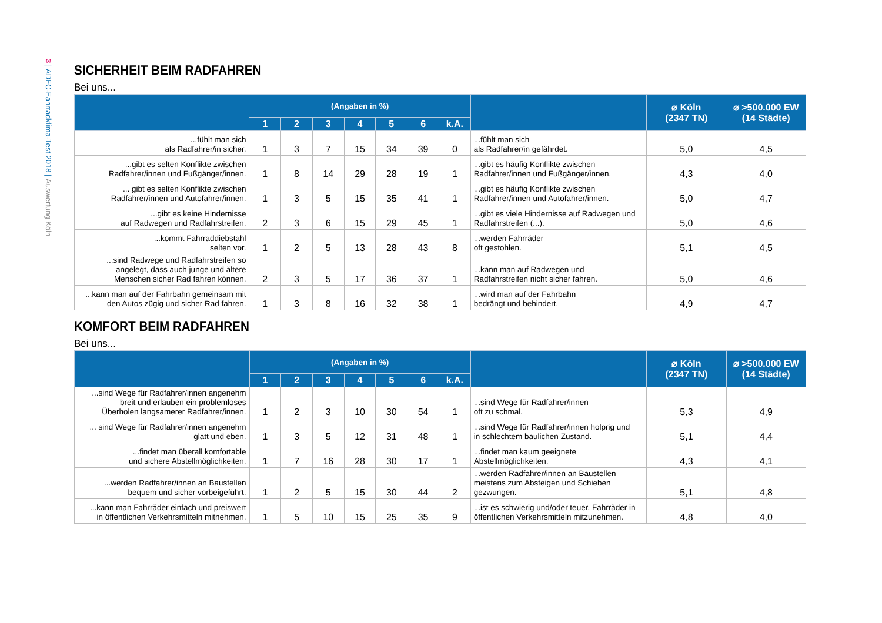3 | ADFC-Fahrradklima-Test 2018 | Auswertung Köln
SICHERHEIT BEIM RADFAHREN
Bei uns...
| | (Angaben in %) | | | | | | | | ⌀ Köln (2347 TN) | ⌀ >500.000 EW (14 Städte) |
| --- | --- | --- | --- | --- | --- | --- | --- | --- | --- | --- |
| | 1 | 2 | 3 | 4 | 5 | 6 | k.A. | | | |
| ...fühlt man sich als Radfahrer/in sicher. | 1 | 3 | 7 | 15 | 34 | 39 | 0 | ...fühlt man sich als Radfahrer/in gefährdet. | 5,0 | 4,5 |
| ...gibt es selten Konflikte zwischen Radfahrer/innen und Fußgänger/innen. | 1 | 8 | 14 | 29 | 28 | 19 | 1 | ...gibt es häufig Konflikte zwischen Radfahrer/innen und Fußgänger/innen. | 4,3 | 4,0 |
| ... gibt es selten Konflikte zwischen Radfahrer/innen und Autofahrer/innen. | 1 | 3 | 5 | 15 | 35 | 41 | 1 | ...gibt es häufig Konflikte zwischen Radfahrer/innen und Autofahrer/innen. | 5,0 | 4,7 |
| ...gibt es keine Hindernisse auf Radwegen und Radfahrstreifen. | 2 | 3 | 6 | 15 | 29 | 45 | 1 | ...gibt es viele Hindernisse auf Radwegen und Radfahrstreifen (...). | 5,0 | 4,6 |
| ...kommt Fahrraddiebstahl selten vor. | 1 | 2 | 5 | 13 | 28 | 43 | 8 | ...werden Fahrräder oft gestohlen. | 5,1 | 4,5 |
| ...sind Radwege und Radfahrstreifen so angelegt, dass auch junge und ältere Menschen sicher Rad fahren können. | 2 | 3 | 5 | 17 | 36 | 37 | 1 | ...kann man auf Radwegen und Radfahrstreifen nicht sicher fahren. | 5,0 | 4,6 |
| ...kann man auf der Fahrbahn gemeinsam mit den Autos zügig und sicher Rad fahren. | 1 | 3 | 8 | 16 | 32 | 38 | 1 | ...wird man auf der Fahrbahn bedrängt und behindert. | 4,9 | 4,7 |
KOMFORT BEIM RADFAHREN
Bei uns...
| | (Angaben in %) | | | | | | | | ⌀ Köln (2347 TN) | ⌀ >500.000 EW (14 Städte) |
| --- | --- | --- | --- | --- | --- | --- | --- | --- | --- | --- |
| | 1 | 2 | 3 | 4 | 5 | 6 | k.A. | | | |
| ...sind Wege für Radfahrer/innen angenehm breit und erlauben ein problemloses Überholen langsamerer Radfahrer/innen. | 1 | 2 | 3 | 10 | 30 | 54 | 1 | ...sind Wege für Radfahrer/innen oft zu schmal. | 5,3 | 4,9 |
| ... sind Wege für Radfahrer/innen angenehm glatt und eben. | 1 | 3 | 5 | 12 | 31 | 48 | 1 | ...sind Wege für Radfahrer/innen holprig und in schlechtem baulichen Zustand. | 5,1 | 4,4 |
| ...findet man überall komfortable und sichere Abstellmöglichkeiten. | 1 | 7 | 16 | 28 | 30 | 17 | 1 | ...findet man kaum geeignete Abstellmöglichkeiten. | 4,3 | 4,1 |
| ...werden Radfahrer/innen an Baustellen bequem und sicher vorbeigeführt. | 1 | 2 | 5 | 15 | 30 | 44 | 2 | ...werden Radfahrer/innen an Baustellen meistens zum Absteigen und Schieben gezwungen. | 5,1 | 4,8 |
| ...kann man Fahrräder einfach und preiswert in öffentlichen Verkehrsmitteln mitnehmen. | 1 | 5 | 10 | 15 | 25 | 35 | 9 | ...ist es schwierig und/oder teuer, Fahrräder in öffentlichen Verkehrsmitteln mitzunehmen. | 4,8 | 4,0 |